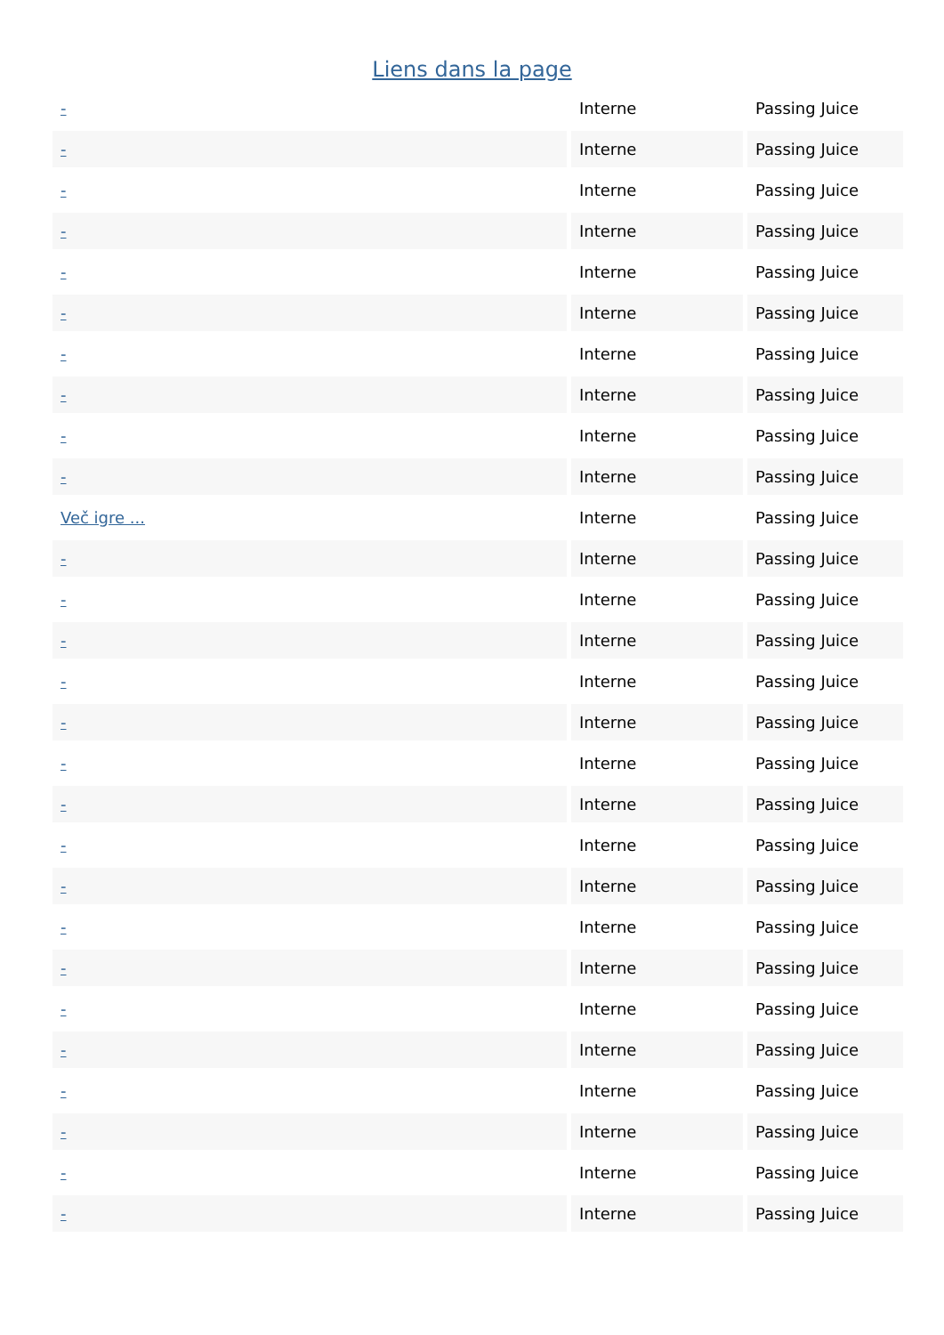Liens dans la page
| - | Interne | Passing Juice |
| - | Interne | Passing Juice |
| - | Interne | Passing Juice |
| - | Interne | Passing Juice |
| - | Interne | Passing Juice |
| - | Interne | Passing Juice |
| - | Interne | Passing Juice |
| - | Interne | Passing Juice |
| - | Interne | Passing Juice |
| - | Interne | Passing Juice |
| Več igre ... | Interne | Passing Juice |
| - | Interne | Passing Juice |
| - | Interne | Passing Juice |
| - | Interne | Passing Juice |
| - | Interne | Passing Juice |
| - | Interne | Passing Juice |
| - | Interne | Passing Juice |
| - | Interne | Passing Juice |
| - | Interne | Passing Juice |
| - | Interne | Passing Juice |
| - | Interne | Passing Juice |
| - | Interne | Passing Juice |
| - | Interne | Passing Juice |
| - | Interne | Passing Juice |
| - | Interne | Passing Juice |
| - | Interne | Passing Juice |
| - | Interne | Passing Juice |
| - | Interne | Passing Juice |